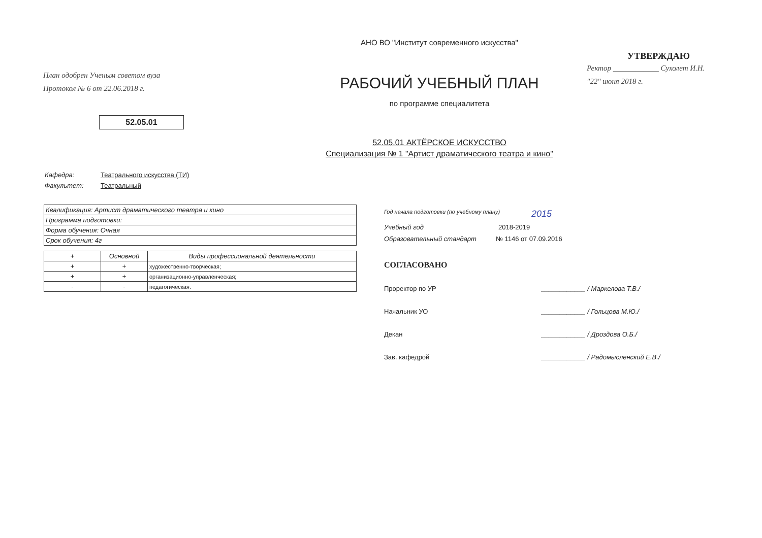План одобрен Ученым советом вуза
Протокол № 6 от 22.06.2018 г.
52.05.01
АНО ВО "Институт современного искусства"
РАБОЧИЙ УЧЕБНЫЙ ПЛАН
по программе специалитета
52.05.01 АКТЁРСКОЕ ИСКУССТВО
Специализация № 1 "Артист драматического театра и кино"
УТВЕРЖДАЮ
Ректор ____________ Сухолет И.Н.
"22" июня 2018 г.
Кафедра: Театрального искусства (ТИ)
Факультет: Театральный
| Квалификация: Артист драматического театра и кино |
| Программа подготовки: |
| Форма обучения: Очная |
| Срок обучения: 4г |
| + | Основной | Виды профессиональной деятельности |
| --- | --- | --- |
| + | + | художественно-творческая; |
| + | + | организационно-управленческая; |
| - | - | педагогическая. |
Год начала подготовки (по учебному плану) 2015
Учебный год 2018-2019
Образовательный стандарт № 1146 от 07.09.2016
СОГЛАСОВАНО
Проректор по УР ____________ / Маркелова Т.В./
Начальник УО ____________ / Гольцова М.Ю./
Декан ____________ / Дроздова О.Б./
Зав. кафедрой ____________ / Радомысленский Е.В./